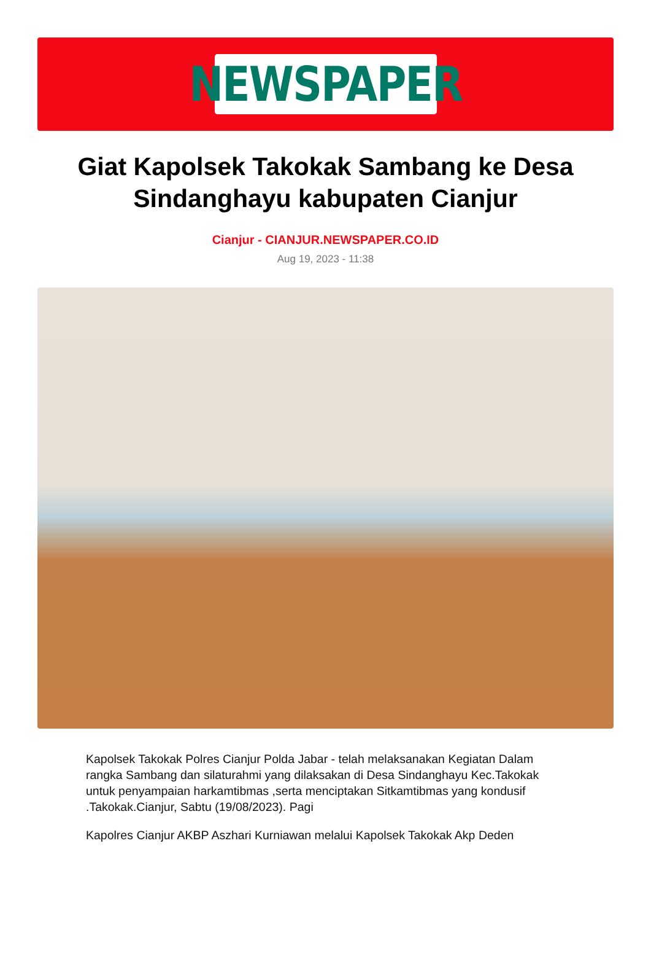NEWSPAPER
Giat Kapolsek Takokak Sambang ke Desa Sindanghayu kabupaten Cianjur
Cianjur - CIANJUR.NEWSPAPER.CO.ID
Aug 19, 2023 - 11:38
Kapolsek Takokak Polres Cianjur Polda Jabar - telah melaksanakan Kegiatan Dalam rangka Sambang dan silaturahmi yang dilaksakan di Desa Sindanghayu Kec.Takokak untuk penyampaian harkamtibmas ,serta menciptakan Sitkamtibmas yang kondusif .Takokak.Cianjur, Sabtu (19/08/2023). Pagi
Kapolres Cianjur AKBP Aszhari Kurniawan melalui Kapolsek Takokak Akp Deden